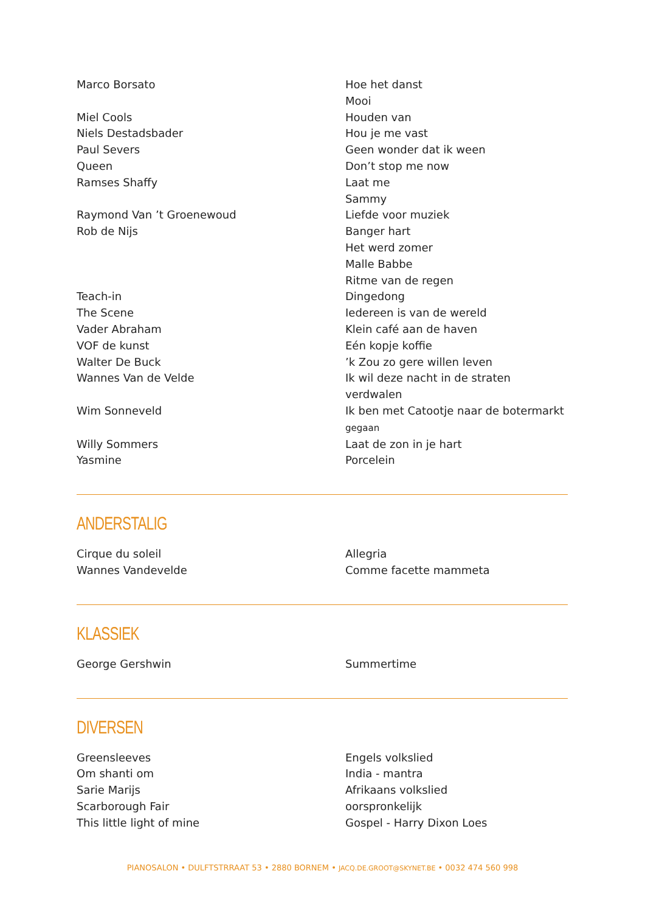| Marco Borsato | Hoe het danst |
| | Mooi |
| Miel Cools | Houden van |
| Niels Destadsbader | Hou je me vast |
| Paul Severs | Geen wonder dat ik ween |
| Queen | Don’t stop me now |
| Ramses Shaffy | Laat me |
| | Sammy |
| Raymond Van ’t Groenewoud | Liefde voor muziek |
| Rob de Nijs | Banger hart |
| | Het werd zomer |
| | Malle Babbe |
| | Ritme van de regen |
| Teach-in | Dingedong |
| The Scene | Iedereen is van de wereld |
| Vader Abraham | Klein café aan de haven |
| VOF de kunst | Eén kopje koffie |
| Walter De Buck | ’k Zou zo gere willen leven |
| Wannes Van de Velde | Ik wil deze nacht in de straten verdwalen |
| Wim Sonneveld | Ik ben met Catootje naar de botermarkt gegaan |
| Willy Sommers | Laat de zon in je hart |
| Yasmine | Porcelein |
ANDERSTALIG
| Cirque du soleil | Allegria |
| Wannes Vandevelde | Comme facette mammeta |
KLASSIEK
| George Gershwin | Summertime |
DIVERSEN
| Greensleeves | Engels volkslied |
| Om shanti om | India - mantra |
| Sarie Marijs | Afrikaans volkslied |
| Scarborough Fair | oorspronkelijk |
| This little light of mine | Gospel - Harry Dixon Loes |
PIANOSALON • DULFTSTRRAAT 53 • 2880 BORNEM • JACQ.DE.GROOT@SKYNET.BE • 0032 474 560 998